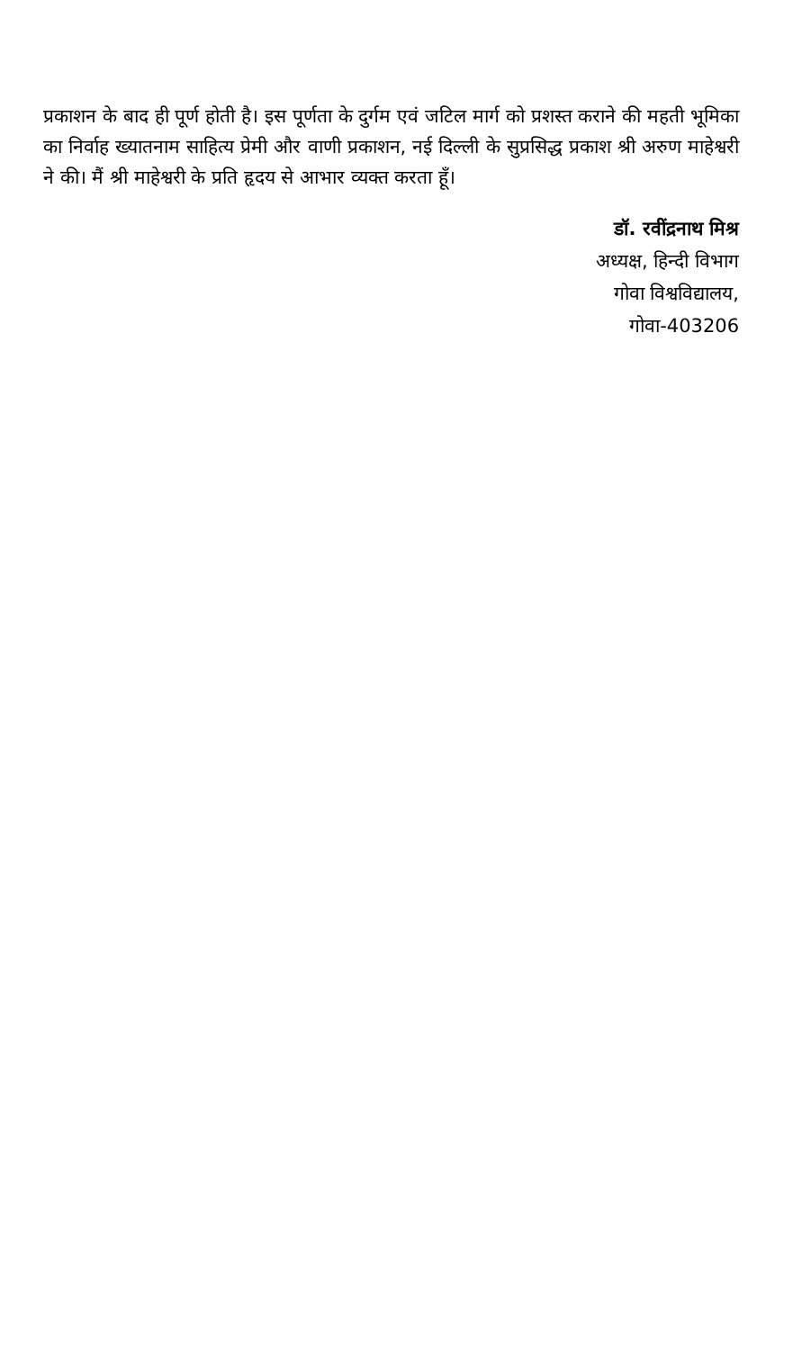प्रकाशन के बाद ही पूर्ण होती है। इस पूर्णता के दुर्गम एवं जटिल मार्ग को प्रशस्त कराने की महती भूमिका का निर्वाह ख्यातनाम साहित्य प्रेमी और वाणी प्रकाशन, नई दिल्ली के सुप्रसिद्ध प्रकाश श्री अरुण माहेश्वरी ने की। मैं श्री माहेश्वरी के प्रति हृदय से आभार व्यक्त करता हूँ।
डॉ. रवींद्रनाथ मिश्र
अध्यक्ष, हिन्दी विभाग
गोवा विश्वविद्यालय,
गोवा-403206